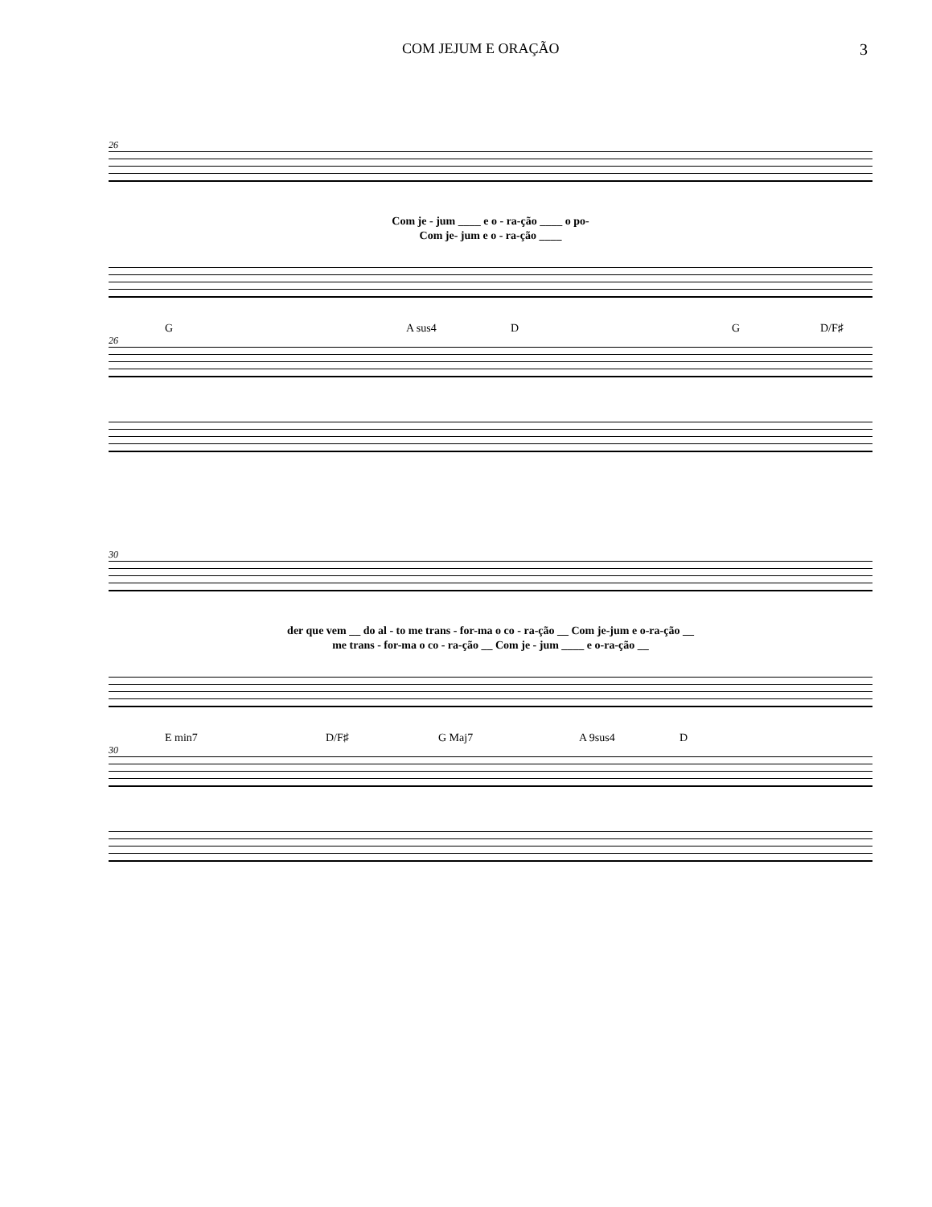COM JEJUM E ORAÇÃO 3
26
Com je - jum ____ e o - ra-ção ____ o po-
Com je- jum e o - ra-ção ____
G A sus4 D G D/F♯
26
30
der que vem __ do al - to me trans - for-ma o co - ra-ção __ Com je-jum e o-ra-ção __
me trans - for-ma o co - ra-ção __ Com je - jum ____ e o-ra-ção __
E min7 D/F♯ G Maj7 A 9sus4 D
30